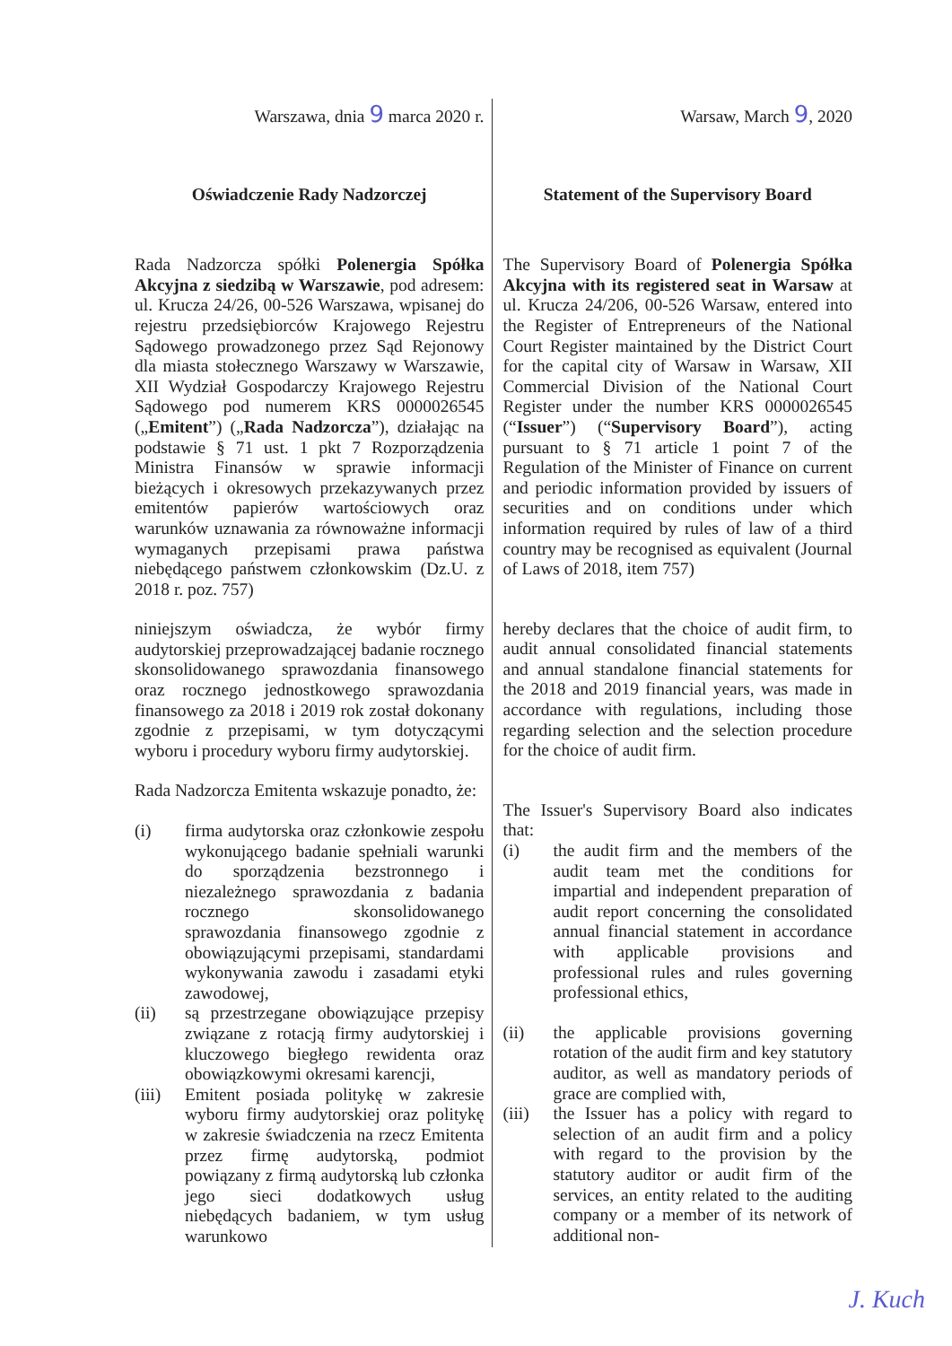Warszawa, dnia 9 marca 2020 r.
Oświadczenie Rady Nadzorczej
Rada Nadzorcza spółki Polenergia Spółka Akcyjna z siedzibą w Warszawie, pod adresem: ul. Krucza 24/26, 00-526 Warszawa, wpisanej do rejestru przedsiębiorców Krajowego Rejestru Sądowego prowadzonego przez Sąd Rejonowy dla miasta stołecznego Warszawy w Warszawie, XII Wydział Gospodarczy Krajowego Rejestru Sądowego pod numerem KRS 0000026545 („Emitent”) („Rada Nadzorcza”), działając na podstawie § 71 ust. 1 pkt 7 Rozporządzenia Ministra Finansów w sprawie informacji bieżących i okresowych przekazywanych przez emitentów papierów wartościowych oraz warunków uznawania za równoważne informacji wymaganych przepisami prawa państwa niebędącego państwem członkowskim (Dz.U. z 2018 r. poz. 757)
niniejszym oświadcza, że wybór firmy audytorskiej przeprowadzającej badanie rocznego skonsolidowanego sprawozdania finansowego oraz rocznego jednostkowego sprawozdania finansowego za 2018 i 2019 rok został dokonany zgodnie z przepisami, w tym dotyczącymi wyboru i procedury wyboru firmy audytorskiej.
Rada Nadzorcza Emitenta wskazuje ponadto, że:
(i) firma audytorska oraz członkowie zespołu wykonującego badanie spełniali warunki do sporządzenia bezstronnego i niezależnego sprawozdania z badania rocznego skonsolidowanego sprawozdania finansowego zgodnie z obowiązującymi przepisami, standardami wykonywania zawodu i zasadami etyki zawodowej,
(ii) są przestrzegane obowiązujące przepisy związane z rotacją firmy audytorskiej i kluczowego biegłego rewidenta oraz obowiązkowymi okresami karencji,
(iii)
Emitent posiada politykę w zakresie wyboru firmy audytorskiej oraz politykę w zakresie świadczenia na rzecz Emitenta przez firmę audytorską, podmiot powiązany z firmą audytorską lub członka jego sieci dodatkowych usług niebędących badaniem, w tym usług warunkowo
Warsaw, March 9, 2020
Statement of the Supervisory Board
The Supervisory Board of Polenergia Spółka Akcyjna with its registered seat in Warsaw at ul. Krucza 24/206, 00-526 Warsaw, entered into the Register of Entrepreneurs of the National Court Register maintained by the District Court for the capital city of Warsaw in Warsaw, XII Commercial Division of the National Court Register under the number KRS 0000026545 (“Issuer”) (“Supervisory Board”), acting pursuant to § 71 article 1 point 7 of the Regulation of the Minister of Finance on current and periodic information provided by issuers of securities and on conditions under which information required by rules of law of a third country may be recognised as equivalent (Journal of Laws of 2018, item 757)
hereby declares that the choice of audit firm, to audit annual consolidated financial statements and annual standalone financial statements for the 2018 and 2019 financial years, was made in accordance with regulations, including those regarding selection and the selection procedure for the choice of audit firm.
The Issuer's Supervisory Board also indicates that:
(i) the audit firm and the members of the audit team met the conditions for impartial and independent preparation of audit report concerning the consolidated annual financial statement in accordance with applicable provisions and professional rules and rules governing professional ethics,
(ii) the applicable provisions governing rotation of the audit firm and key statutory auditor, as well as mandatory periods of grace are complied with,
(iii)
the Issuer has a policy with regard to selection of an audit firm and a policy with regard to the provision by the statutory auditor or audit firm of the services, an entity related to the auditing company or a member of its network of additional non-
J. Kuch